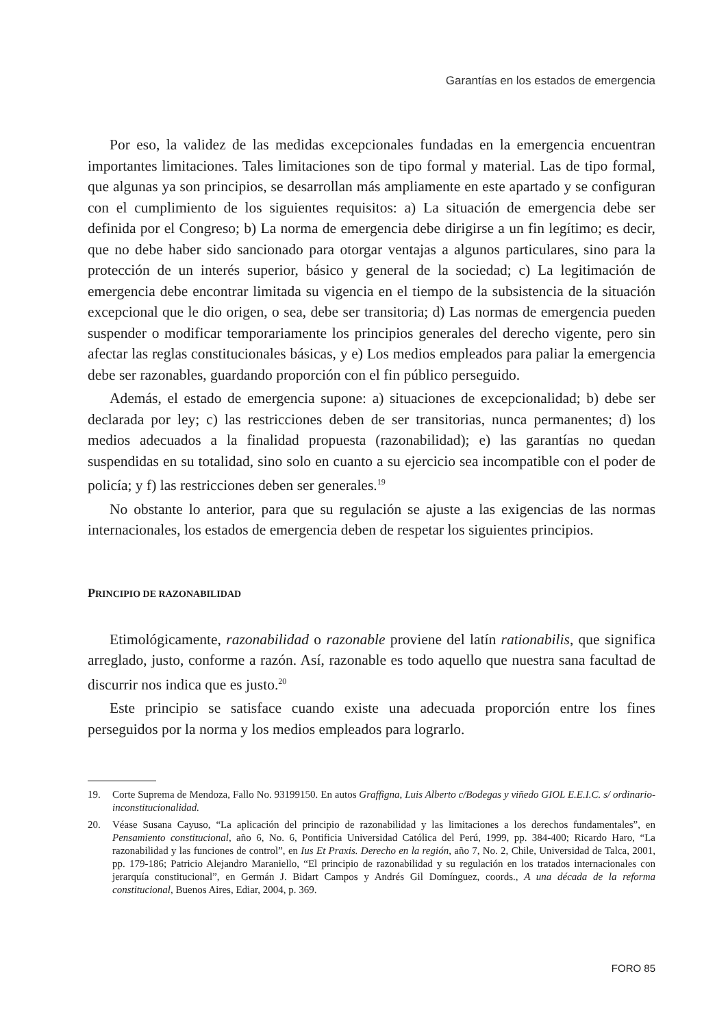Garantías en los estados de emergencia
Por eso, la validez de las medidas excepcionales fundadas en la emergencia encuentran importantes limitaciones. Tales limitaciones son de tipo formal y material. Las de tipo formal, que algunas ya son principios, se desarrollan más ampliamente en este apartado y se configuran con el cumplimiento de los siguientes requisitos: a) La situación de emergencia debe ser definida por el Congreso; b) La norma de emergencia debe dirigirse a un fin legítimo; es decir, que no debe haber sido sancionado para otorgar ventajas a algunos particulares, sino para la protección de un interés superior, básico y general de la sociedad; c) La legitimación de emergencia debe encontrar limitada su vigencia en el tiempo de la subsistencia de la situación excepcional que le dio origen, o sea, debe ser transitoria; d) Las normas de emergencia pueden suspender o modificar temporariamente los principios generales del derecho vigente, pero sin afectar las reglas constitucionales básicas, y e) Los medios empleados para paliar la emergencia debe ser razonables, guardando proporción con el fin público perseguido.
Además, el estado de emergencia supone: a) situaciones de excepcionalidad; b) debe ser declarada por ley; c) las restricciones deben de ser transitorias, nunca permanentes; d) los medios adecuados a la finalidad propuesta (razonabilidad); e) las garantías no quedan suspendidas en su totalidad, sino solo en cuanto a su ejercicio sea incompatible con el poder de policía; y f) las restricciones deben ser generales.<sup>19</sup>
No obstante lo anterior, para que su regulación se ajuste a las exigencias de las normas internacionales, los estados de emergencia deben de respetar los siguientes principios.
PRINCIPIO DE RAZONABILIDAD
Etimológicamente, razonabilidad o razonable proviene del latín rationabilis, que significa arreglado, justo, conforme a razón. Así, razonable es todo aquello que nuestra sana facultad de discurrir nos indica que es justo.<sup>20</sup>
Este principio se satisface cuando existe una adecuada proporción entre los fines perseguidos por la norma y los medios empleados para lograrlo.
19. Corte Suprema de Mendoza, Fallo No. 93199150. En autos Graffigna, Luis Alberto c/Bodegas y viñedo GIOL E.E.I.C. s/ ordinario-inconstitucionalidad.
20. Véase Susana Cayuso, “La aplicación del principio de razonabilidad y las limitaciones a los derechos fundamentales”, en Pensamiento constitucional, año 6, No. 6, Pontificia Universidad Católica del Perú, 1999, pp. 384-400; Ricardo Haro, “La razonabilidad y las funciones de control”, en Ius Et Praxis. Derecho en la región, año 7, No. 2, Chile, Universidad de Talca, 2001, pp. 179-186; Patricio Alejandro Maraniello, “El principio de razonabilidad y su regulación en los tratados internacionales con jerarquía constitucional”, en Germán J. Bidart Campos y Andrés Gil Domínguez, coords., A una década de la reforma constitucional, Buenos Aires, Ediar, 2004, p. 369.
FORO 85